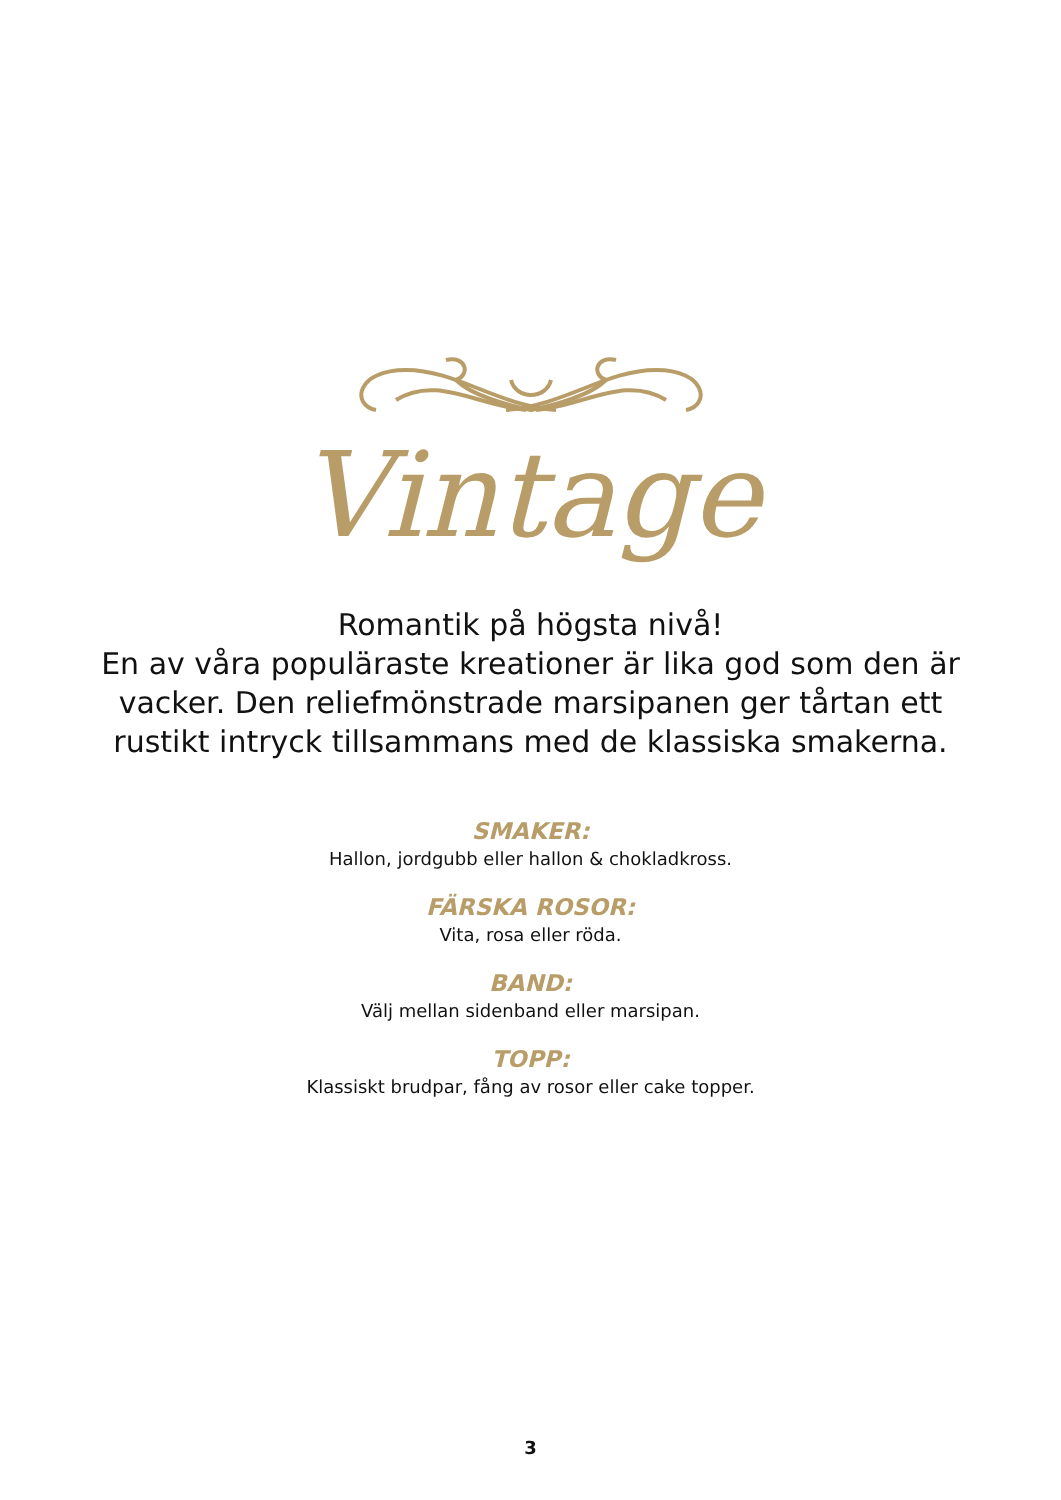Vintage
Romantik på högsta nivå!
En av våra populäraste kreationer är lika god som den är vacker. Den reliefmönstrade marsipanen ger tårtan ett rustikt intryck tillsammans med de klassiska smakerna.
SMAKER:
Hallon, jordgubb eller hallon & chokladkross.
FÄRSKA ROSOR:
Vita, rosa eller röda.
BAND:
Välj mellan sidenband eller marsipan.
TOPP:
Klassiskt brudpar, fång av rosor eller cake topper.
3